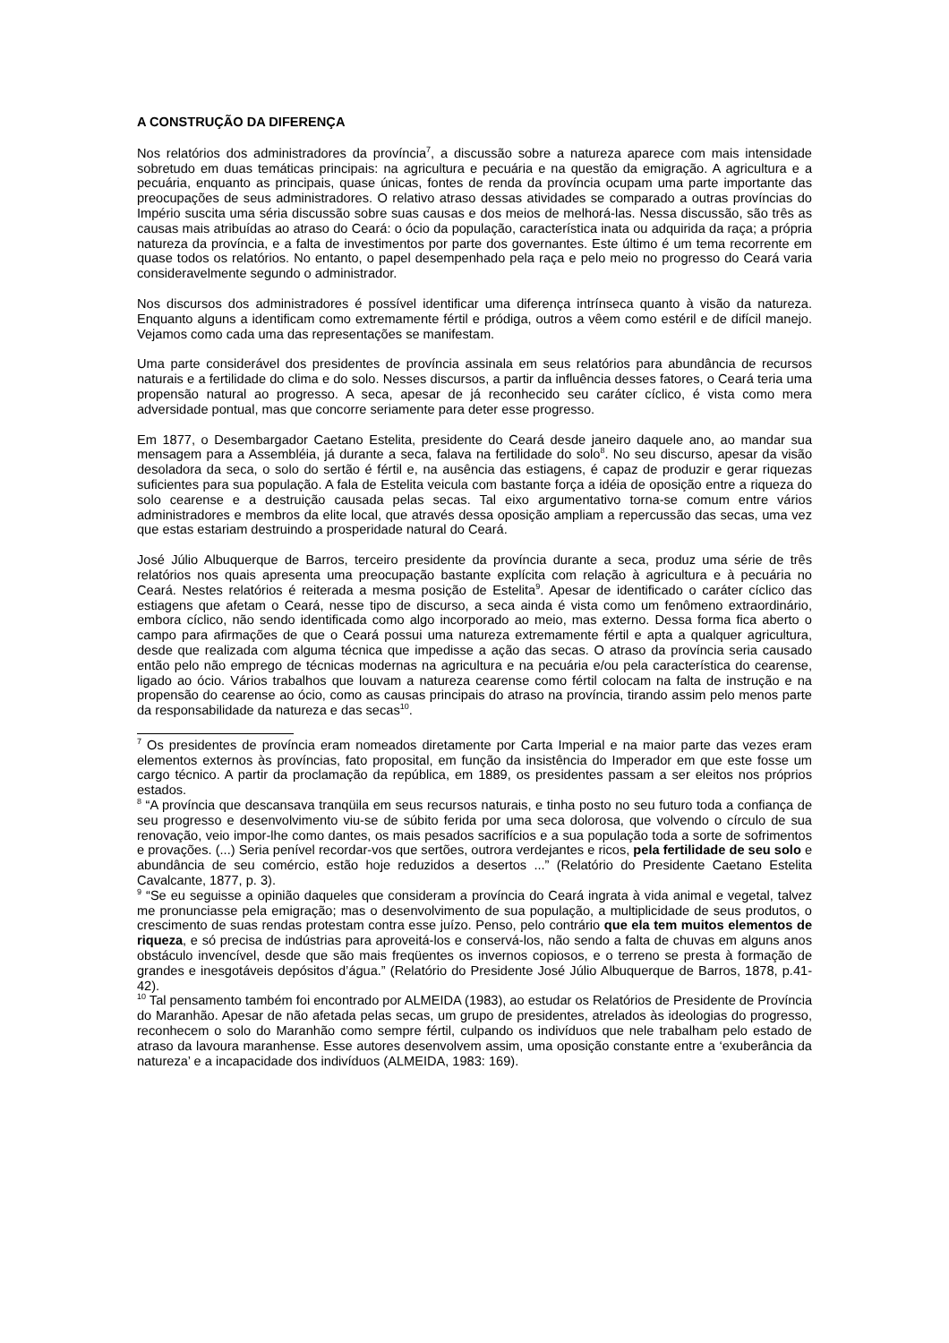A CONSTRUÇÃO DA DIFERENÇA
Nos relatórios dos administradores da província<sup>7</sup>, a discussão sobre a natureza aparece com mais intensidade sobretudo em duas temáticas principais: na agricultura e pecuária e na questão da emigração. A agricultura e a pecuária, enquanto as principais, quase únicas, fontes de renda da província ocupam uma parte importante das preocupações de seus administradores. O relativo atraso dessas atividades se comparado a outras províncias do Império suscita uma séria discussão sobre suas causas e dos meios de melhorá-las. Nessa discussão, são três as causas mais atribuídas ao atraso do Ceará: o ócio da população, característica inata ou adquirida da raça; a própria natureza da província, e a falta de investimentos por parte dos governantes. Este último é um tema recorrente em quase todos os relatórios. No entanto, o papel desempenhado pela raça e pelo meio no progresso do Ceará varia consideravelmente segundo o administrador.
Nos discursos dos administradores é possível identificar uma diferença intrínseca quanto à visão da natureza. Enquanto alguns a identificam como extremamente fértil e pródiga, outros a vêem como estéril e de difícil manejo. Vejamos como cada uma das representações se manifestam.
Uma parte considerável dos presidentes de província assinala em seus relatórios para abundância de recursos naturais e a fertilidade do clima e do solo. Nesses discursos, a partir da influência desses fatores, o Ceará teria uma propensão natural ao progresso. A seca, apesar de já reconhecido seu caráter cíclico, é vista como mera adversidade pontual, mas que concorre seriamente para deter esse progresso.
Em 1877, o Desembargador Caetano Estelita, presidente do Ceará desde janeiro daquele ano, ao mandar sua mensagem para a Assembléia, já durante a seca, falava na fertilidade do solo<sup>8</sup>. No seu discurso, apesar da visão desoladora da seca, o solo do sertão é fértil e, na ausência das estiagens, é capaz de produzir e gerar riquezas suficientes para sua população. A fala de Estelita veicula com bastante força a idéia de oposição entre a riqueza do solo cearense e a destruição causada pelas secas. Tal eixo argumentativo torna-se comum entre vários administradores e membros da elite local, que através dessa oposição ampliam a repercussão das secas, uma vez que estas estariam destruindo a prosperidade natural do Ceará.
José Júlio Albuquerque de Barros, terceiro presidente da província durante a seca, produz uma série de três relatórios nos quais apresenta uma preocupação bastante explícita com relação à agricultura e à pecuária no Ceará. Nestes relatórios é reiterada a mesma posição de Estelita<sup>9</sup>. Apesar de identificado o caráter cíclico das estiagens que afetam o Ceará, nesse tipo de discurso, a seca ainda é vista como um fenômeno extraordinário, embora cíclico, não sendo identificada como algo incorporado ao meio, mas externo. Dessa forma fica aberto o campo para afirmações de que o Ceará possui uma natureza extremamente fértil e apta a qualquer agricultura, desde que realizada com alguma técnica que impedisse a ação das secas. O atraso da província seria causado então pelo não emprego de técnicas modernas na agricultura e na pecuária e/ou pela característica do cearense, ligado ao ócio. Vários trabalhos que louvam a natureza cearense como fértil colocam na falta de instrução e na propensão do cearense ao ócio, como as causas principais do atraso na província, tirando assim pelo menos parte da responsabilidade da natureza e das secas<sup>10</sup>.
<sup>7</sup> Os presidentes de província eram nomeados diretamente por Carta Imperial e na maior parte das vezes eram elementos externos às províncias, fato proposital, em função da insistência do Imperador em que este fosse um cargo técnico. A partir da proclamação da república, em 1889, os presidentes passam a ser eleitos nos próprios estados.
<sup>8</sup> “A província que descansava tranqüila em seus recursos naturais, e tinha posto no seu futuro toda a confiança de seu progresso e desenvolvimento viu-se de súbito ferida por uma seca dolorosa, que volvendo o círculo de sua renovação, veio impor-lhe como dantes, os mais pesados sacrifícios e a sua população toda a sorte de sofrimentos e provações. (...) Seria penível recordar-vos que sertões, outrora verdejantes e ricos, pela fertilidade de seu solo e abundância de seu comércio, estão hoje reduzidos a desertos ...” (Relatório do Presidente Caetano Estelita Cavalcante, 1877, p. 3).
<sup>9</sup> “Se eu seguisse a opinião daqueles que consideram a província do Ceará ingrata à vida animal e vegetal, talvez me pronunciasse pela emigração; mas o desenvolvimento de sua população, a multiplicidade de seus produtos, o crescimento de suas rendas protestam contra esse juízo. Penso, pelo contrário que ela tem muitos elementos de riqueza, e só precisa de indústrias para aproveitá-los e conservá-los, não sendo a falta de chuvas em alguns anos obstáculo invencível, desde que são mais freqüentes os invernos copiosos, e o terreno se presta à formação de grandes e inesgotáveis depósitos d’água.” (Relatório do Presidente José Júlio Albuquerque de Barros, 1878, p.41-42).
<sup>10</sup> Tal pensamento também foi encontrado por ALMEIDA (1983), ao estudar os Relatórios de Presidente de Província do Maranhão. Apesar de não afetada pelas secas, um grupo de presidentes, atrelados às ideologias do progresso, reconhecem o solo do Maranhão como sempre fértil, culpando os indivíduos que nele trabalham pelo estado de atraso da lavoura maranhense. Esse autores desenvolvem assim, uma oposição constante entre a ‘exuberância da natureza’ e a incapacidade dos indivíduos (ALMEIDA, 1983: 169).